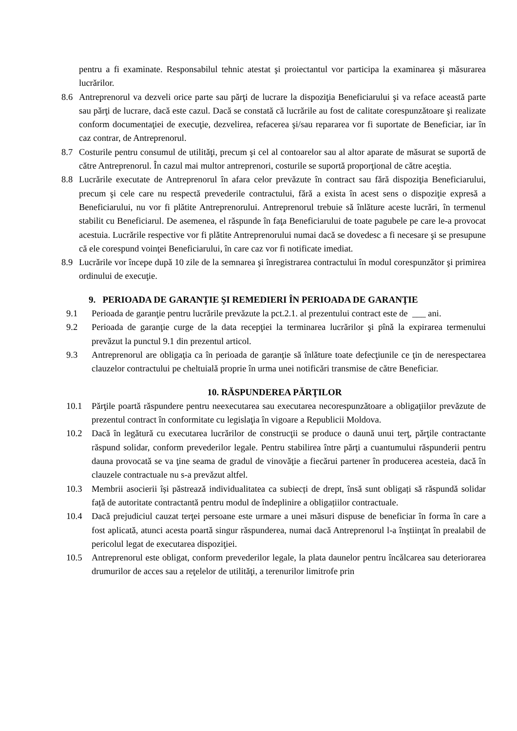pentru a fi examinate. Responsabilul tehnic atestat şi proiectantul vor participa la examinarea şi măsurarea lucrărilor.
8.6 Antreprenorul va dezveli orice parte sau părţi de lucrare la dispoziţia Beneficiarului şi va reface această parte sau părţi de lucrare, dacă este cazul. Dacă se constată că lucrările au fost de calitate corespunzătoare şi realizate conform documentaţiei de execuţie, dezvelirea, refacerea şi/sau repararea vor fi suportate de Beneficiar, iar în caz contrar, de Antreprenorul.
8.7 Costurile pentru consumul de utilităţi, precum şi cel al contoarelor sau al altor aparate de măsurat se suportă de către Antreprenorul. În cazul mai multor antreprenori, costurile se suportă proporţional de către aceştia.
8.8 Lucrările executate de Antreprenorul în afara celor prevăzute în contract sau fără dispoziţia Beneficiarului, precum şi cele care nu respectă prevederile contractului, fără a exista în acest sens o dispoziţie expresă a Beneficiarului, nu vor fi plătite Antreprenorului. Antreprenorul trebuie să înlăture aceste lucrări, în termenul stabilit cu Beneficiarul. De asemenea, el răspunde în faţa Beneficiarului de toate pagubele pe care le-a provocat acestuia. Lucrările respective vor fi plătite Antreprenorului numai dacă se dovedesc a fi necesare şi se presupune că ele corespund voinţei Beneficiarului, în care caz vor fi notificate imediat.
8.9 Lucrările vor începe după 10 zile de la semnarea şi înregistrarea contractului în modul corespunzător şi primirea ordinului de execuţie.
9. PERIOADA DE GARANŢIE ŞI REMEDIERI ÎN PERIOADA DE GARANŢIE
9.1 Perioada de garanţie pentru lucrările prevăzute la pct.2.1. al prezentului contract este de ___ ani.
9.2 Perioada de garanţie curge de la data recepţiei la terminarea lucrărilor şi pînă la expirarea termenului prevăzut la punctul 9.1 din prezentul articol.
9.3 Antreprenorul are obligaţia ca în perioada de garanţie să înlăture toate defecţiunile ce ţin de nerespectarea clauzelor contractului pe cheltuială proprie în urma unei notificări transmise de către Beneficiar.
10. RĂSPUNDEREA PĂRŢILOR
10.1 Părţile poartă răspundere pentru neexecutarea sau executarea necorespunzătoare a obligaţiilor prevăzute de prezentul contract în conformitate cu legislaţia în vigoare a Republicii Moldova.
10.2 Dacă în legătură cu executarea lucrărilor de construcţii se produce o daună unui terţ, părţile contractante răspund solidar, conform prevederilor legale. Pentru stabilirea între părţi a cuantumului răspunderii pentru dauna provocată se va ţine seama de gradul de vinovăţie a fiecărui partener în producerea acesteia, dacă în clauzele contractuale nu s-a prevăzut altfel.
10.3 Membrii asocierii își păstrează individualitatea ca subiecți de drept, însă sunt obligați să răspundă solidar față de autoritate contractantă pentru modul de îndeplinire a obligațiilor contractuale.
10.4 Dacă prejudiciul cauzat terţei persoane este urmare a unei măsuri dispuse de beneficiar în forma în care a fost aplicată, atunci acesta poartă singur răspunderea, numai dacă Antreprenorul l-a înştiinţat în prealabil de pericolul legat de executarea dispoziţiei.
10.5 Antreprenorul este obligat, conform prevederilor legale, la plata daunelor pentru încălcarea sau deteriorarea drumurilor de acces sau a reţelelor de utilităţi, a terenurilor limitrofe prin